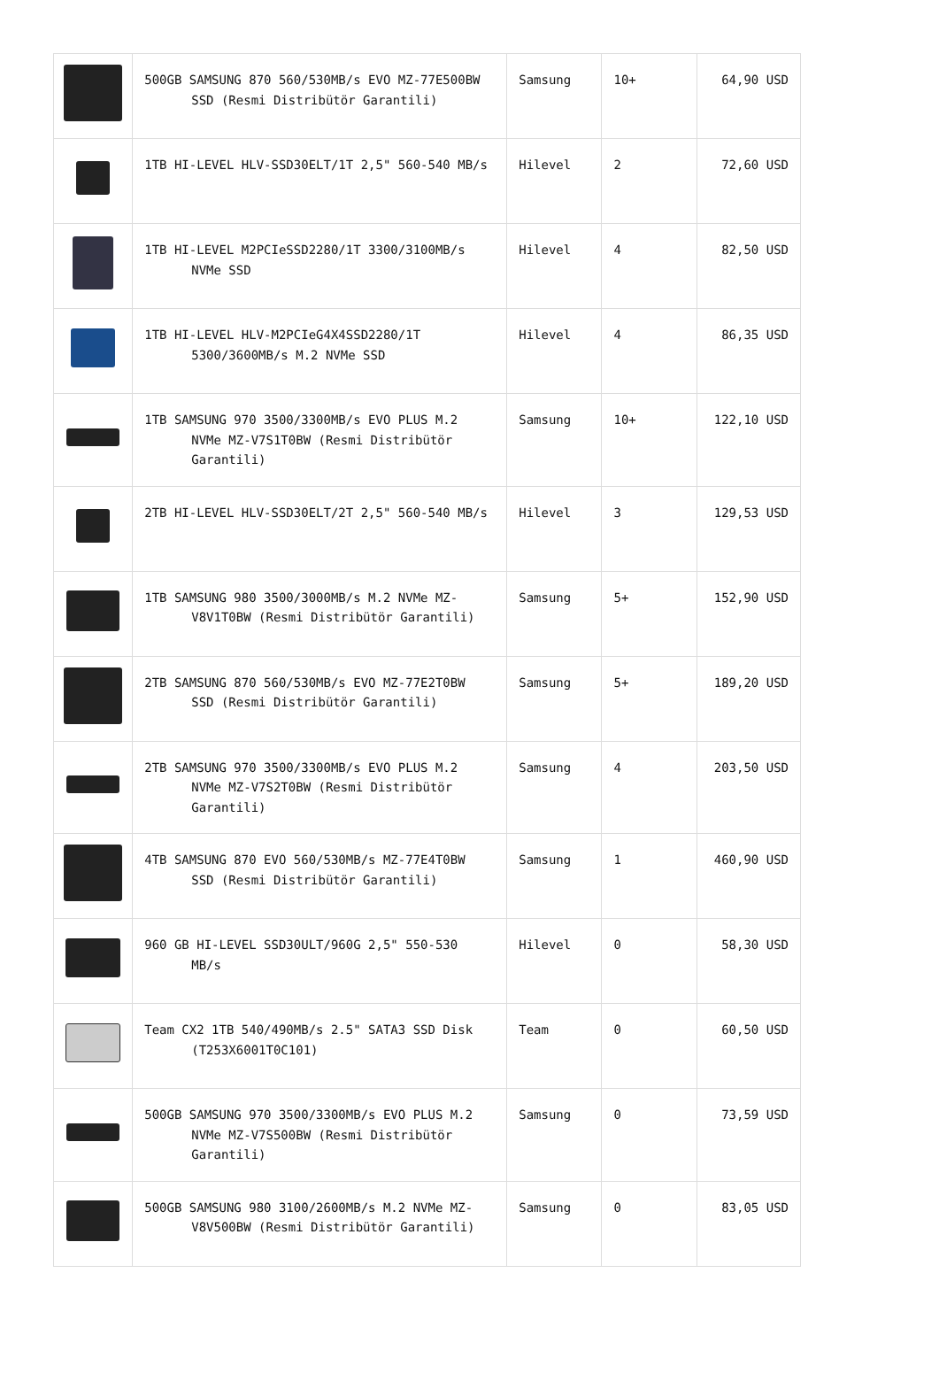| | 500GB SAMSUNG 870 560/530MB/s EVO MZ-77E500BW SSD (Resmi Distribütör Garantili) | Samsung | 10+ | 64,90 USD |
| | 1TB HI-LEVEL HLV-SSD30ELT/1T 2,5" 560-540 MB/s | Hilevel | 2 | 72,60 USD |
| | 1TB HI-LEVEL M2PCIeSSD2280/1T 3300/3100MB/s NVMe SSD | Hilevel | 4 | 82,50 USD |
| | 1TB HI-LEVEL HLV-M2PCIeG4X4SSD2280/1T 5300/3600MB/s M.2 NVMe SSD | Hilevel | 4 | 86,35 USD |
| | 1TB SAMSUNG 970 3500/3300MB/s EVO PLUS M.2 NVMe MZ-V7S1T0BW (Resmi Distribütör Garantili) | Samsung | 10+ | 122,10 USD |
| | 2TB HI-LEVEL HLV-SSD30ELT/2T 2,5" 560-540 MB/s | Hilevel | 3 | 129,53 USD |
| | 1TB SAMSUNG 980 3500/3000MB/s M.2 NVMe MZ-V8V1T0BW (Resmi Distribütör Garantili) | Samsung | 5+ | 152,90 USD |
| | 2TB SAMSUNG 870 560/530MB/s EVO MZ-77E2T0BW SSD (Resmi Distribütör Garantili) | Samsung | 5+ | 189,20 USD |
| | 2TB SAMSUNG 970 3500/3300MB/s EVO PLUS M.2 NVMe MZ-V7S2T0BW (Resmi Distribütör Garantili) | Samsung | 4 | 203,50 USD |
| | 4TB SAMSUNG 870 EVO 560/530MB/s MZ-77E4T0BW SSD (Resmi Distribütör Garantili) | Samsung | 1 | 460,90 USD |
| | 960 GB HI-LEVEL SSD30ULT/960G 2,5" 550-530 MB/s | Hilevel | 0 | 58,30 USD |
| | Team CX2 1TB 540/490MB/s 2.5" SATA3 SSD Disk (T253X6001T0C101) | Team | 0 | 60,50 USD |
| | 500GB SAMSUNG 970 3500/3300MB/s EVO PLUS M.2 NVMe MZ-V7S500BW (Resmi Distribütör Garantili) | Samsung | 0 | 73,59 USD |
| | 500GB SAMSUNG 980 3100/2600MB/s M.2 NVMe MZ-V8V500BW (Resmi Distribütör Garantili) | Samsung | 0 | 83,05 USD |